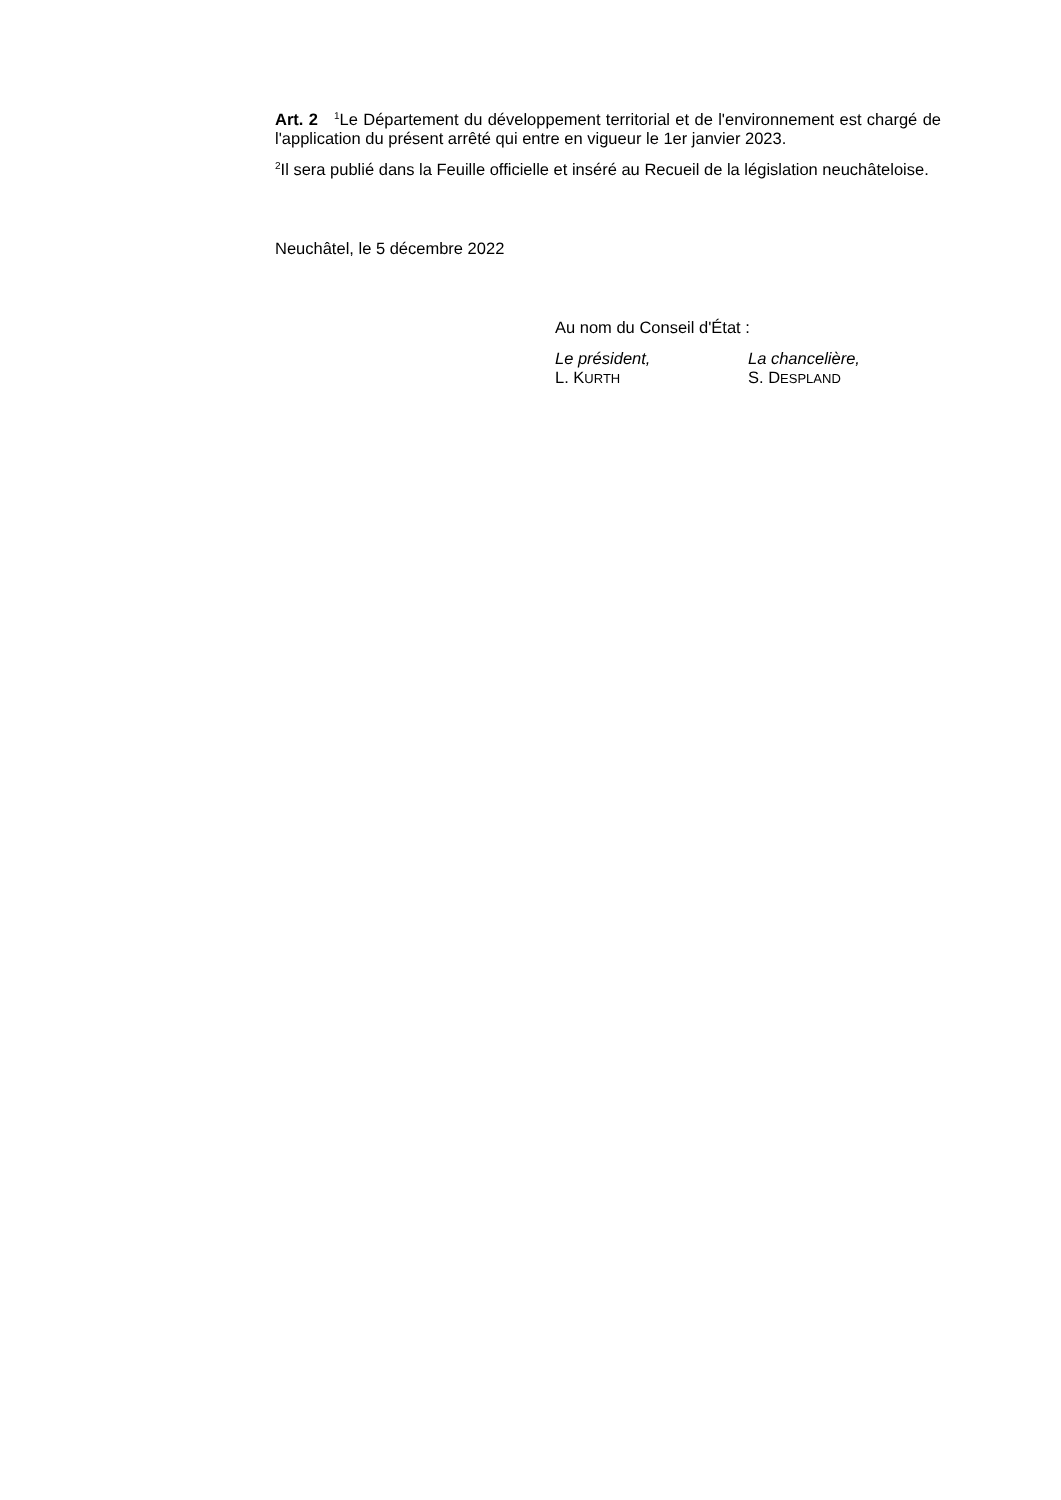Art. 2 <sup>1</sup>Le Département du développement territorial et de l'environnement est chargé de l'application du présent arrêté qui entre en vigueur le 1er janvier 2023.
<sup>2</sup> Il sera publié dans la Feuille officielle et inséré au Recueil de la législation neuchâteloise.
Neuchâtel, le 5 décembre 2022
Au nom du Conseil d'État :
Le président,
L. KURTH
La chancelière,
S. DESPLAND